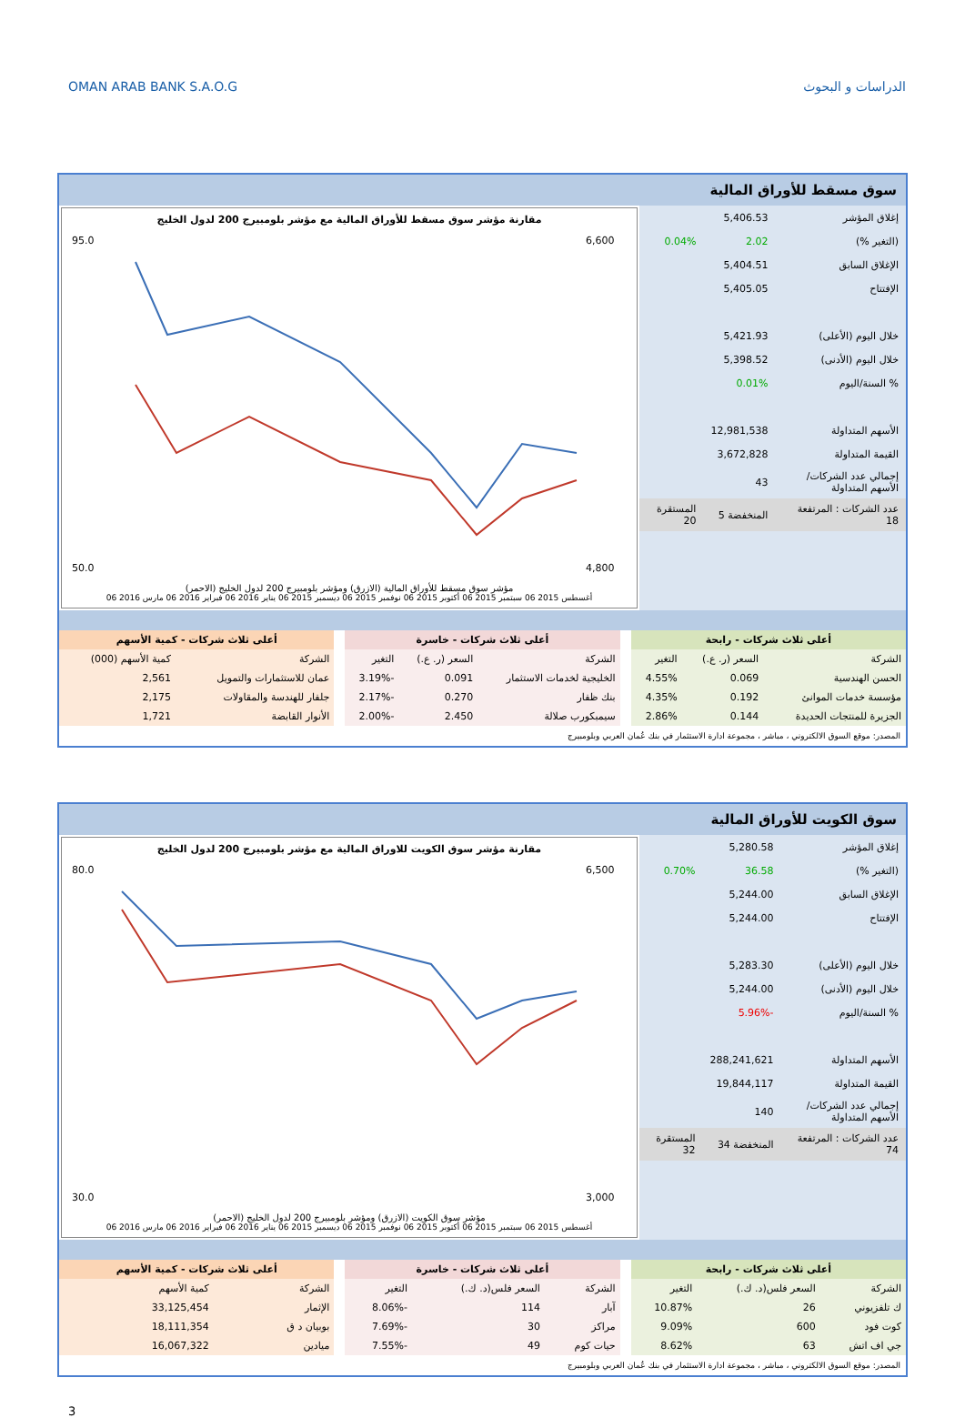OMAN ARAB BANK S.A.O.G الدراسات و البحوث
سوق مسقط للأوراق المالية
| إغلاق المؤشر | 5,406.53 | |
| (التغير %) | 2.02 | 0.04% |
| الإغلاق السابق | 5,404.51 | |
| الإفتتاح | 5,405.05 | |
| خلال اليوم (الأعلى) | 5,421.93 | |
| خلال اليوم (الأدنى) | 5,398.52 | |
| % السنة/اليوم | 0.01% | |
| الأسهم المتداولة | 12,981,538 | |
| القيمة المتداولة | 3,672,828 | |
| إجمالي عدد الشركات/الأسهم المتداولة | 43 | |
| عدد الشركات : المرتفعة 18 | المنخفضة 5 | المستقرة 20 |
مقارنة مؤشر سوق مسقط للأوراق المالية مع مؤشر بلومبيرج 200 لدول الخليج
95.0
50.0
6,600
4,800
مؤشر سوق مسقط للأوراق المالية (الازرق) ومؤشر بلومبيرج 200 لدول الخليج (الاحمر)
أغسطس 2015 06 سبتمبر 2015 06 أكتوبر 2015 06 نوفمبر 2015 06 ديسمبر 2015 06 يناير 2016 06 فبراير 2016 06 مارس 2016 06
| أعلى ثلاث شركات - رابحة | | |
| --- | --- | --- |
| الشركة | السعر (ر. ع.) | التغير |
| الحسن الهندسية | 0.069 | 4.55% |
| مؤسسة خدمات الموانئ | 0.192 | 4.35% |
| الجزيرة للمنتجات الحديدة | 0.144 | 2.86% |
| أعلى ثلاث شركات - خاسرة | | |
| --- | --- | --- |
| الشركة | السعر (ر. ع.) | التغير |
| الخليجية لخدمات الاستثمار | 0.091 | -3.19% |
| بنك ظفار | 0.270 | -2.17% |
| سيمبكورب صلالة | 2.450 | -2.00% |
| أعلى ثلاث شركات - كمية الأسهم | |
| --- | --- |
| الشركة | كمية الأسهم (000) |
| عمان للاستثمارات والتمويل | 2,561 |
| جلفار للهندسة والمقاولات | 2,175 |
| الأنوار القابضة | 1,721 |
المصدر: موقع السوق الالكتروني ، مباشر ، مجموعة ادارة الاستثمار في بنك عُمان العربي وبلومبيرج
سوق الكويت للأوراق المالية
| إغلاق المؤشر | 5,280.58 | |
| (التغير %) | 36.58 | 0.70% |
| الإغلاق السابق | 5,244.00 | |
| الإفتتاح | 5,244.00 | |
| خلال اليوم (الأعلى) | 5,283.30 | |
| خلال اليوم (الأدنى) | 5,244.00 | |
| % السنة/اليوم | -5.96% | |
| الأسهم المتداولة | 288,241,621 | |
| القيمة المتداولة | 19,844,117 | |
| إجمالي عدد الشركات/الأسهم المتداولة | 140 | |
| عدد الشركات : المرتفعة 74 | المنخفضة 34 | المستقرة 32 |
مقارنة مؤشر سوق الكويت للاوراق المالية مع مؤشر بلومبيرج 200 لدول الخليج
80.0
30.0
6,500
3,000
مؤشر سوق الكويت (الازرق) ومؤشر بلومبيرج 200 لدول الخليج (الاحمر)
أغسطس 2015 06 سبتمبر 2015 06 أكتوبر 2015 06 نوفمبر 2015 06 ديسمبر 2015 06 يناير 2016 06 فبراير 2016 06 مارس 2016 06
| أعلى ثلاث شركات - رابحة | | |
| --- | --- | --- |
| الشركة | السعر فلس(د. ك.) | التغير |
| ك تلفزيوني | 26 | 10.87% |
| كوت فود | 600 | 9.09% |
| جي اف اتش | 63 | 8.62% |
| أعلى ثلاث شركات - خاسرة | | |
| --- | --- | --- |
| الشركة | السعر فلس(د. ك.) | التغير |
| آبار | 114 | -8.06% |
| مراكز | 30 | -7.69% |
| حيات كوم | 49 | -7.55% |
| أعلى ثلاث شركات - كمية الأسهم | |
| --- | --- |
| الشركة | كمية الأسهم |
| الإثمار | 33,125,454 |
| بوبيان د ق | 18,111,354 |
| ميادين | 16,067,322 |
المصدر: موقع السوق الالكتروني ، مباشر ، مجموعة ادارة الاستثمار في بنك عُمان العربي وبلومبيرج
3